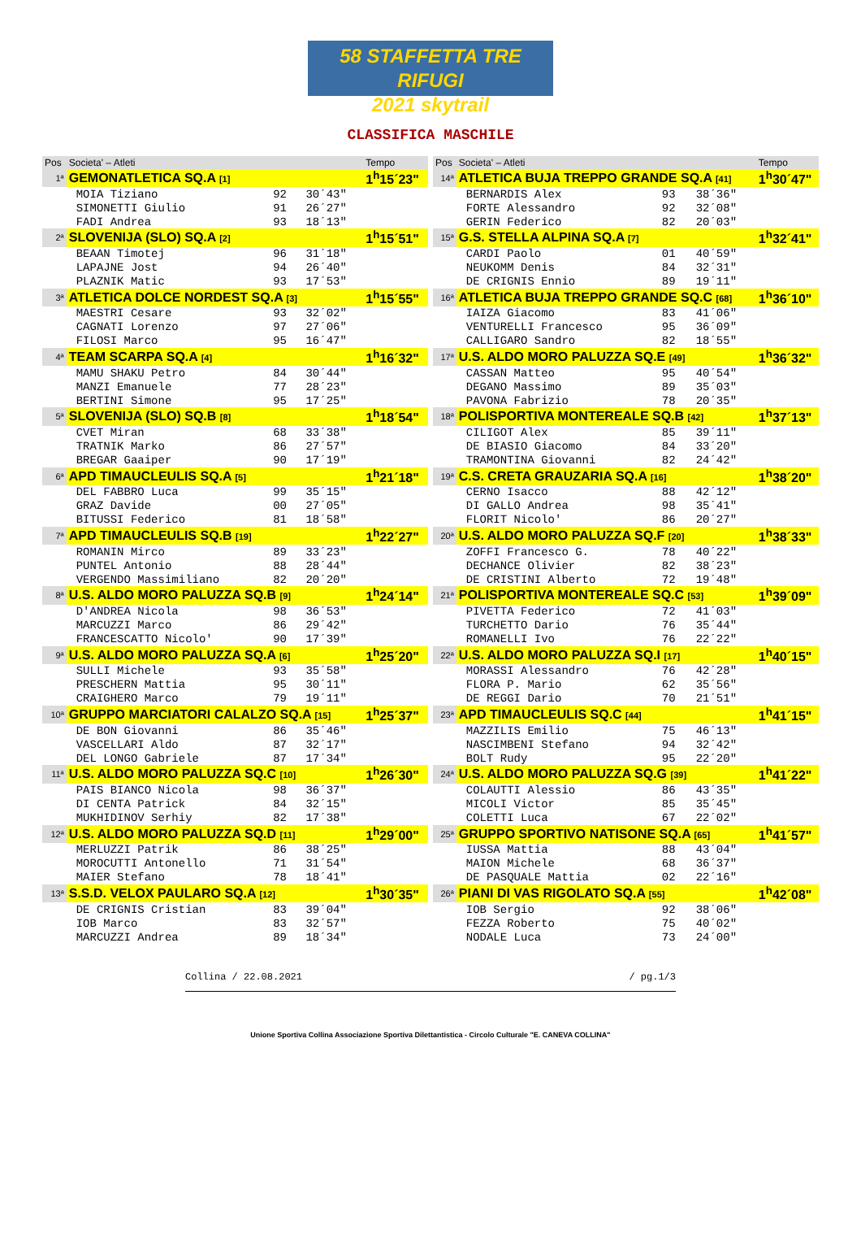58 STAFFETTA TRE RIFUGI
2021 skytrail
CLASSIFICA MASCHILE
| Pos | Societa' – Atleti | | | Tempo |
| --- | --- | --- | --- | --- |
| 1ª | GEMONATLETICA SQ.A [1] | | | 1<sup>h</sup>15´23" |
| | MOIA Tiziano | 92 | 30´43" | |
| | SIMONETTI Giulio | 91 | 26´27" | |
| | FADI Andrea | 93 | 18´13" | |
| 2ª | SLOVENIJA (SLO) SQ.A [2] | | | 1<sup>h</sup>15´51" |
| | BEAAN Timotej | 96 | 31´18" | |
| | LAPAJNE Jost | 94 | 26´40" | |
| | PLAZNIK Matic | 93 | 17´53" | |
| 3ª | ATLETICA DOLCE NORDEST SQ.A [3] | | | 1<sup>h</sup>15´55" |
| | MAESTRI Cesare | 93 | 32´02" | |
| | CAGNATI Lorenzo | 97 | 27´06" | |
| | FILOSI Marco | 95 | 16´47" | |
| 4ª | TEAM SCARPA SQ.A [4] | | | 1<sup>h</sup>16´32" |
| | MAMU SHAKU Petro | 84 | 30´44" | |
| | MANZI Emanuele | 77 | 28´23" | |
| | BERTINI Simone | 95 | 17´25" | |
| 5ª | SLOVENIJA (SLO) SQ.B [8] | | | 1<sup>h</sup>18´54" |
| | CVET Miran | 68 | 33´38" | |
| | TRATNIK Marko | 86 | 27´57" | |
| | BREGAR Gaaiper | 90 | 17´19" | |
| 6ª | APD TIMAUCLEULIS SQ.A [5] | | | 1<sup>h</sup>21´18" |
| | DEL FABBRO Luca | 99 | 35´15" | |
| | GRAZ Davide | 00 | 27´05" | |
| | BITUSSI Federico | 81 | 18´58" | |
| 7ª | APD TIMAUCLEULIS SQ.B [19] | | | 1<sup>h</sup>22´27" |
| | ROMANIN Mirco | 89 | 33´23" | |
| | PUNTEL Antonio | 88 | 28´44" | |
| | VERGENDO Massimiliano | 82 | 20´20" | |
| 8ª | U.S. ALDO MORO PALUZZA SQ.B [9] | | | 1<sup>h</sup>24´14" |
| | D'ANDREA Nicola | 98 | 36´53" | |
| | MARCUZZI Marco | 86 | 29´42" | |
| | FRANCESCATTO Nicolo' | 90 | 17´39" | |
| 9ª | U.S. ALDO MORO PALUZZA SQ.A [6] | | | 1<sup>h</sup>25´20" |
| | SULLI Michele | 93 | 35´58" | |
| | PRESCHERN Mattia | 95 | 30´11" | |
| | CRAIGHERO Marco | 79 | 19´11" | |
| 10ª | GRUPPO MARCIATORI CALALZO SQ.A [15] | | | 1<sup>h</sup>25´37" |
| | DE BON Giovanni | 86 | 35´46" | |
| | VASCELLARI Aldo | 87 | 32´17" | |
| | DEL LONGO Gabriele | 87 | 17´34" | |
| 11ª | U.S. ALDO MORO PALUZZA SQ.C [10] | | | 1<sup>h</sup>26´30" |
| | PAIS BIANCO Nicola | 98 | 36´37" | |
| | DI CENTA Patrick | 84 | 32´15" | |
| | MUKHIDINOV Serhiy | 82 | 17´38" | |
| 12ª | U.S. ALDO MORO PALUZZA SQ.D [11] | | | 1<sup>h</sup>29´00" |
| | MERLUZZI Patrik | 86 | 38´25" | |
| | MOROCUTTI Antonello | 71 | 31´54" | |
| | MAIER Stefano | 78 | 18´41" | |
| 13ª | S.S.D. VELOX PAULARO SQ.A [12] | | | 1<sup>h</sup>30´35" |
| | DE CRIGNIS Cristian | 83 | 39´04" | |
| | IOB Marco | 83 | 32´57" | |
| | MARCUZZI Andrea | 89 | 18´34" | |
| Pos | Societa' – Atleti | | | Tempo |
| --- | --- | --- | --- | --- |
| 14ª | ATLETICA BUJA TREPPO GRANDE SQ.A [41] | | | 1<sup>h</sup>30´47" |
| | BERNARDIS Alex | 93 | 38´36" | |
| | FORTE Alessandro | 92 | 32´08" | |
| | GERIN Federico | 82 | 20´03" | |
| 15ª | G.S. STELLA ALPINA SQ.A [7] | | | 1<sup>h</sup>32´41" |
| | CARDI Paolo | 01 | 40´59" | |
| | NEUKOMM Denis | 84 | 32´31" | |
| | DE CRIGNIS Ennio | 89 | 19´11" | |
| 16ª | ATLETICA BUJA TREPPO GRANDE SQ.C [68] | | | 1<sup>h</sup>36´10" |
| | IAIZA Giacomo | 83 | 41´06" | |
| | VENTURELLI Francesco | 95 | 36´09" | |
| | CALLIGARO Sandro | 82 | 18´55" | |
| 17ª | U.S. ALDO MORO PALUZZA SQ.E [49] | | | 1<sup>h</sup>36´32" |
| | CASSAN Matteo | 95 | 40´54" | |
| | DEGANO Massimo | 89 | 35´03" | |
| | PAVONA Fabrizio | 78 | 20´35" | |
| 18ª | POLISPORTIVA MONTEREALE SQ.B [42] | | | 1<sup>h</sup>37´13" |
| | CILIGOT Alex | 85 | 39´11" | |
| | DE BIASIO Giacomo | 84 | 33´20" | |
| | TRAMONTINA Giovanni | 82 | 24´42" | |
| 19ª | C.S. CRETA GRAUZARIA SQ.A [16] | | | 1<sup>h</sup>38´20" |
| | CERNO Isacco | 88 | 42´12" | |
| | DI GALLO Andrea | 98 | 35´41" | |
| | FLORIT Nicolo' | 86 | 20´27" | |
| 20ª | U.S. ALDO MORO PALUZZA SQ.F [20] | | | 1<sup>h</sup>38´33" |
| | ZOFFI Francesco G. | 78 | 40´22" | |
| | DECHANCE Olivier | 82 | 38´23" | |
| | DE CRISTINI Alberto | 72 | 19´48" | |
| 21ª | POLISPORTIVA MONTEREALE SQ.C [53] | | | 1<sup>h</sup>39´09" |
| | PIVETTA Federico | 72 | 41´03" | |
| | TURCHETTO Dario | 76 | 35´44" | |
| | ROMANELLI Ivo | 76 | 22´22" | |
| 22ª | U.S. ALDO MORO PALUZZA SQ.I [17] | | | 1<sup>h</sup>40´15" |
| | MORASSI Alessandro | 76 | 42´28" | |
| | FLORA P. Mario | 62 | 35´56" | |
| | DE REGGI Dario | 70 | 21´51" | |
| 23ª | APD TIMAUCLEULIS SQ.C [44] | | | 1<sup>h</sup>41´15" |
| | MAZZILIS Emilio | 75 | 46´13" | |
| | NASCIMBENI Stefano | 94 | 32´42" | |
| | BOLT Rudy | 95 | 22´20" | |
| 24ª | U.S. ALDO MORO PALUZZA SQ.G [39] | | | 1<sup>h</sup>41´22" |
| | COLAUTTI Alessio | 86 | 43´35" | |
| | MICOLI Victor | 85 | 35´45" | |
| | COLETTI Luca | 67 | 22´02" | |
| 25ª | GRUPPO SPORTIVO NATISONE SQ.A [65] | | | 1<sup>h</sup>41´57" |
| | IUSSA Mattia | 88 | 43´04" | |
| | MAION Michele | 68 | 36´37" | |
| | DE PASQUALE Mattia | 02 | 22´16" | |
| 26ª | PIANI DI VAS RIGOLATO SQ.A [55] | | | 1<sup>h</sup>42´08" |
| | IOB Sergio | 92 | 38´06" | |
| | FEZZA Roberto | 75 | 40´02" | |
| | NODALE Luca | 73 | 24´00" | |
Collina / 22.08.2021 / pg.1/3
Unione Sportiva Collina Associazione Sportiva Dilettantistica - Circolo Culturale "E. CANEVA COLLINA"